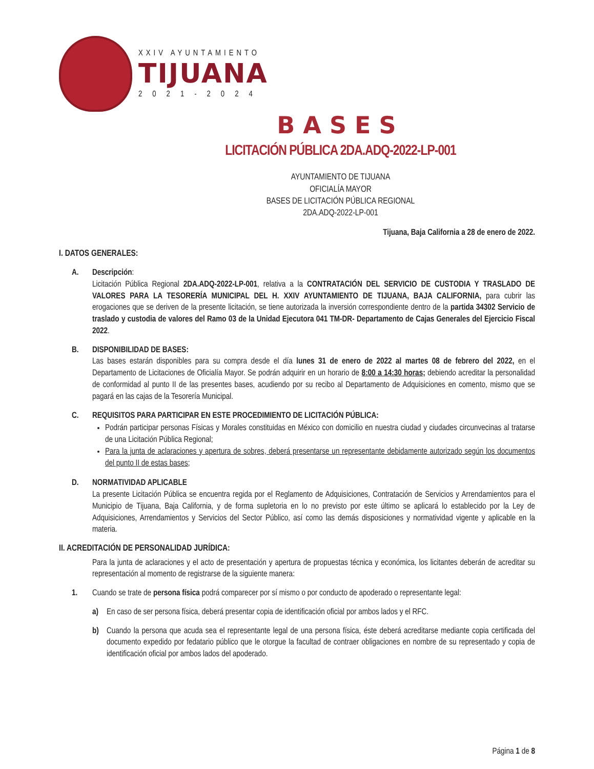XXIV AYUNTAMIENTO
TIJUANA
2021-2024
BASES
LICITACIÓN PÚBLICA 2DA.ADQ-2022-LP-001
AYUNTAMIENTO DE TIJUANA
OFICIALÍA MAYOR
BASES DE LICITACIÓN PÚBLICA REGIONAL
2DA.ADQ-2022-LP-001
Tijuana, Baja California a 28 de enero de 2022.
I. DATOS GENERALES:
A. Descripción:
Licitación Pública Regional 2DA.ADQ-2022-LP-001, relativa a la CONTRATACIÓN DEL SERVICIO DE CUSTODIA Y TRASLADO DE VALORES PARA LA TESORERÍA MUNICIPAL DEL H. XXIV AYUNTAMIENTO DE TIJUANA, BAJA CALIFORNIA, para cubrir las erogaciones que se deriven de la presente licitación, se tiene autorizada la inversión correspondiente dentro de la partida 34302 Servicio de traslado y custodia de valores del Ramo 03 de la Unidad Ejecutora 041 TM-DR- Departamento de Cajas Generales del Ejercicio Fiscal 2022.
B. DISPONIBILIDAD DE BASES:
Las bases estarán disponibles para su compra desde el día lunes 31 de enero de 2022 al martes 08 de febrero del 2022, en el Departamento de Licitaciones de Oficialía Mayor. Se podrán adquirir en un horario de 8:00 a 14:30 horas; debiendo acreditar la personalidad de conformidad al punto II de las presentes bases, acudiendo por su recibo al Departamento de Adquisiciones en comento, mismo que se pagará en las cajas de la Tesorería Municipal.
C. REQUISITOS PARA PARTICIPAR EN ESTE PROCEDIMIENTO DE LICITACIÓN PÚBLICA:
Podrán participar personas Físicas y Morales constituidas en México con domicilio en nuestra ciudad y ciudades circunvecinas al tratarse de una Licitación Pública Regional;
Para la junta de aclaraciones y apertura de sobres, deberá presentarse un representante debidamente autorizado según los documentos del punto II de estas bases;
D. NORMATIVIDAD APLICABLE
La presente Licitación Pública se encuentra regida por el Reglamento de Adquisiciones, Contratación de Servicios y Arrendamientos para el Municipio de Tijuana, Baja California, y de forma supletoria en lo no previsto por este último se aplicará lo establecido por la Ley de Adquisiciones, Arrendamientos y Servicios del Sector Público, así como las demás disposiciones y normatividad vigente y aplicable en la materia.
II. ACREDITACIÓN DE PERSONALIDAD JURÍDICA:
Para la junta de aclaraciones y el acto de presentación y apertura de propuestas técnica y económica, los licitantes deberán de acreditar su representación al momento de registrarse de la siguiente manera:
1. Cuando se trate de persona física podrá comparecer por sí mismo o por conducto de apoderado o representante legal:
a) En caso de ser persona física, deberá presentar copia de identificación oficial por ambos lados y el RFC.
b) Cuando la persona que acuda sea el representante legal de una persona física, éste deberá acreditarse mediante copia certificada del documento expedido por fedatario público que le otorgue la facultad de contraer obligaciones en nombre de su representado y copia de identificación oficial por ambos lados del apoderado.
Página 1 de 8